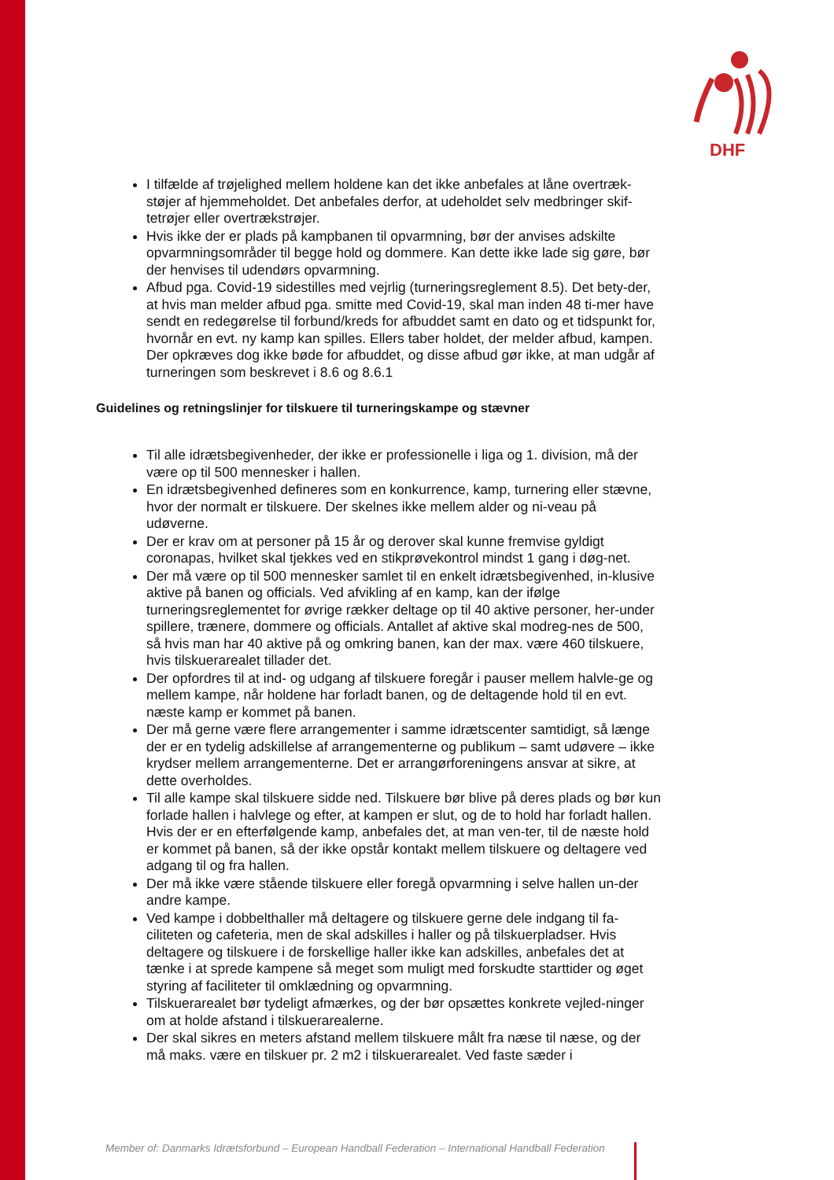DHF
I tilfælde af trøjelighed mellem holdene kan det ikke anbefales at låne overtræk-støjer af hjemmeholdet. Det anbefales derfor, at udeholdet selv medbringer skif-tetrøjer eller overtrækstrøjer.
Hvis ikke der er plads på kampbanen til opvarmning, bør der anvises adskilte opvarmningsområder til begge hold og dommere. Kan dette ikke lade sig gøre, bør der henvises til udendørs opvarmning.
Afbud pga. Covid-19 sidestilles med vejrlig (turneringsreglement 8.5). Det bety-der, at hvis man melder afbud pga. smitte med Covid-19, skal man inden 48 ti-mer have sendt en redegørelse til forbund/kreds for afbuddet samt en dato og et tidspunkt for, hvornår en evt. ny kamp kan spilles. Ellers taber holdet, der melder afbud, kampen. Der opkræves dog ikke bøde for afbuddet, og disse afbud gør ikke, at man udgår af turneringen som beskrevet i 8.6 og 8.6.1
Guidelines og retningslinjer for tilskuere til turneringskampe og stævner
Til alle idrætsbegivenheder, der ikke er professionelle i liga og 1. division, må der være op til 500 mennesker i hallen.
En idrætsbegivenhed defineres som en konkurrence, kamp, turnering eller stævne, hvor der normalt er tilskuere. Der skelnes ikke mellem alder og ni-veau på udøverne.
Der er krav om at personer på 15 år og derover skal kunne fremvise gyldigt coronapas, hvilket skal tjekkes ved en stikprøvekontrol mindst 1 gang i døg-net.
Der må være op til 500 mennesker samlet til en enkelt idrætsbegivenhed, in-klusive aktive på banen og officials. Ved afvikling af en kamp, kan der ifølge turneringsreglementet for øvrige rækker deltage op til 40 aktive personer, her-under spillere, trænere, dommere og officials. Antallet af aktive skal modreg-nes de 500, så hvis man har 40 aktive på og omkring banen, kan der max. være 460 tilskuere, hvis tilskuerarealet tillader det.
Der opfordres til at ind- og udgang af tilskuere foregår i pauser mellem halvle-ge og mellem kampe, når holdene har forladt banen, og de deltagende hold til en evt. næste kamp er kommet på banen.
Der må gerne være flere arrangementer i samme idrætscenter samtidigt, så længe der er en tydelig adskillelse af arrangementerne og publikum – samt udøvere – ikke krydser mellem arrangementerne. Det er arrangørforeningens ansvar at sikre, at dette overholdes.
Til alle kampe skal tilskuere sidde ned. Tilskuere bør blive på deres plads og bør kun forlade hallen i halvlege og efter, at kampen er slut, og de to hold har forladt hallen. Hvis der er en efterfølgende kamp, anbefales det, at man ven-ter, til de næste hold er kommet på banen, så der ikke opstår kontakt mellem tilskuere og deltagere ved adgang til og fra hallen.
Der må ikke være stående tilskuere eller foregå opvarmning i selve hallen un-der andre kampe.
Ved kampe i dobbelthaller må deltagere og tilskuere gerne dele indgang til fa-ciliteten og cafeteria, men de skal adskilles i haller og på tilskuerpladser. Hvis deltagere og tilskuere i de forskellige haller ikke kan adskilles, anbefales det at tænke i at sprede kampene så meget som muligt med forskudte starttider og øget styring af faciliteter til omklædning og opvarmning.
Tilskuerarealet bør tydeligt afmærkes, og der bør opsættes konkrete vejled-ninger om at holde afstand i tilskuerarealerne.
Der skal sikres en meters afstand mellem tilskuere målt fra næse til næse, og der må maks. være en tilskuer pr. 2 m2 i tilskuerarealet. Ved faste sæder i
Member of: Danmarks Idrætsforbund – European Handball Federation – International Handball Federation